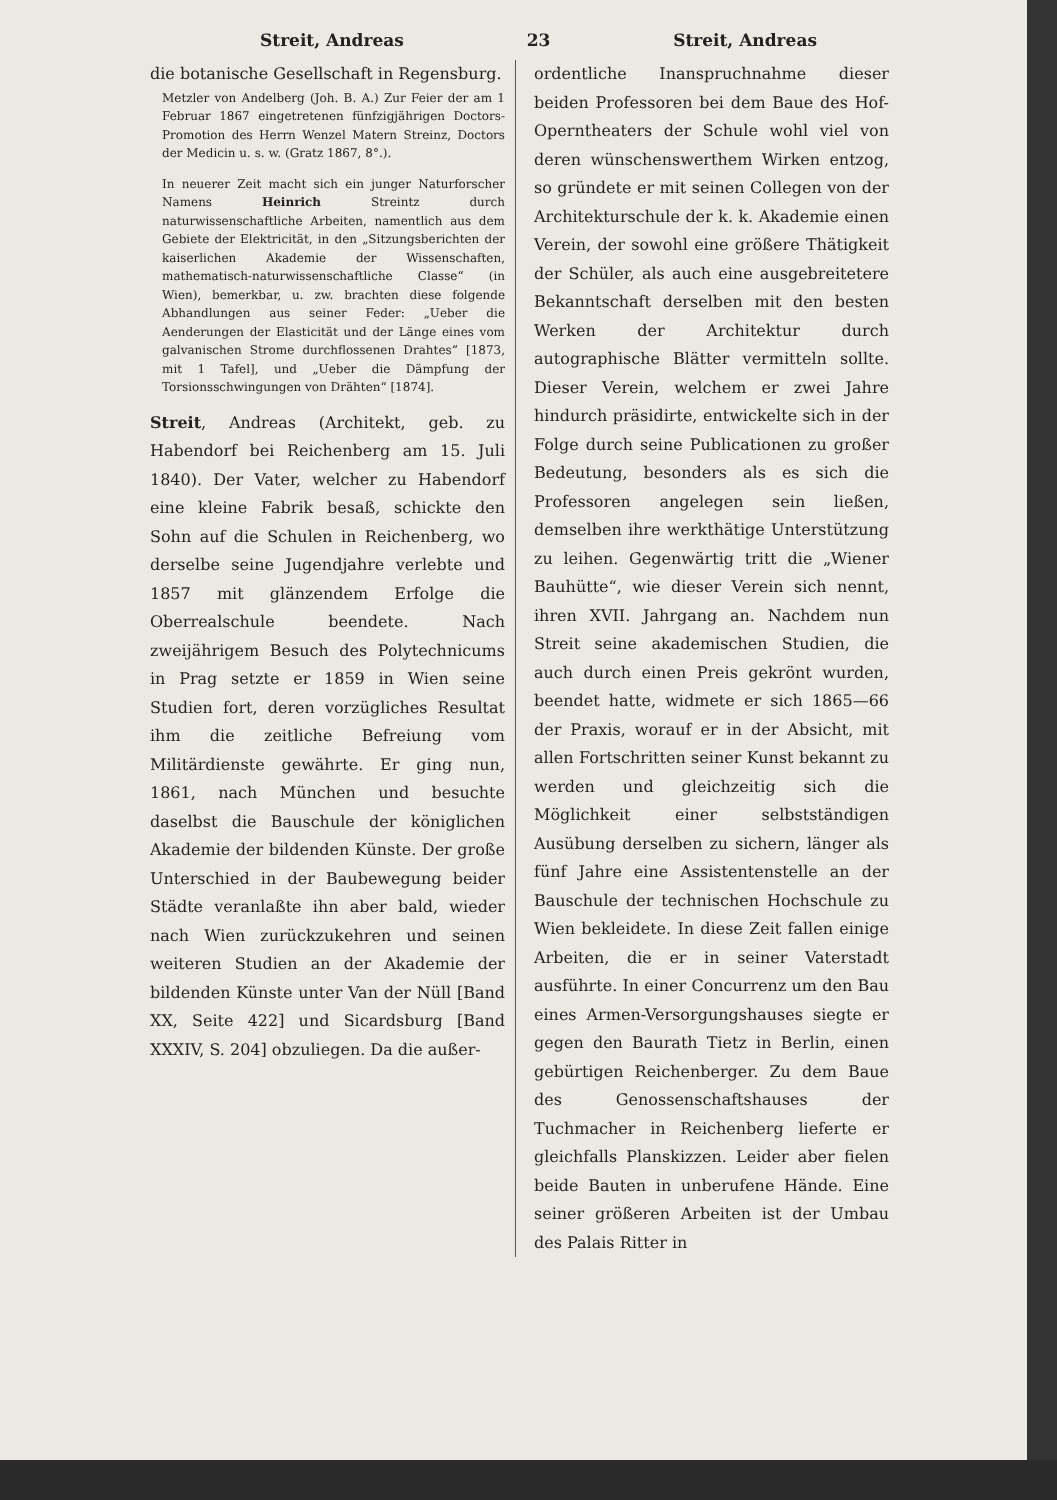Streit, Andreas 23 Streit, Andreas
die botanische Gesellschaft in Regensburg.
Metzler von Andelberg (Joh. B. A.) Zur Feier der am 1 Februar 1867 eingetretenen fünfzigjährigen Doctors-Promotion des Herrn Wenzel Matern Streinz, Doctors der Medicin u. s. w. (Gratz 1867, 8°.).
In neuerer Zeit macht sich ein junger Naturforscher Namens Heinrich Streintz durch naturwissenschaftliche Arbeiten, namentlich aus dem Gebiete der Elektricität, in den „Sitzungsberichten der kaiserlichen Akademie der Wissenschaften, mathematisch-naturwissenschaftliche Classe“ (in Wien), bemerkbar, u. zw. brachten diese folgende Abhandlungen aus seiner Feder: „Ueber die Aenderungen der Elasticität und der Länge eines vom galvanischen Strome durchflossenen Drahtes“ [1873, mit 1 Tafel], und „Ueber die Dämpfung der Torsionsschwingungen von Drähten“ [1874].
Streit, Andreas (Architekt, geb. zu Habendorf bei Reichenberg am 15. Juli 1840). Der Vater, welcher zu Habendorf eine kleine Fabrik besaß, schickte den Sohn auf die Schulen in Reichenberg, wo derselbe seine Jugendjahre verlebte und 1857 mit glänzendem Erfolge die Oberrealschule beendete. Nach zweijährigem Besuch des Polytechnicums in Prag setzte er 1859 in Wien seine Studien fort, deren vorzügliches Resultat ihm die zeitliche Befreiung vom Militärdienste gewährte. Er ging nun, 1861, nach München und besuchte daselbst die Bauschule der königlichen Akademie der bildenden Künste. Der große Unterschied in der Baubewegung beider Städte veranlaßte ihn aber bald, wieder nach Wien zurückzukehren und seinen weiteren Studien an der Akademie der bildenden Künste unter Van der Nüll [Band XX, Seite 422] und Sicardsburg [Band XXXIV, S. 204] obzuliegen. Da die außer-
ordentliche Inanspruchnahme dieser beiden Professoren bei dem Baue des Hof-Operntheaters der Schule wohl viel von deren wünschenswerthem Wirken entzog, so gründete er mit seinen Collegen von der Architekturschule der k. k. Akademie einen Verein, der sowohl eine größere Thätigkeit der Schüler, als auch eine ausgebreitetere Bekanntschaft derselben mit den besten Werken der Architektur durch autographische Blätter vermitteln sollte. Dieser Verein, welchem er zwei Jahre hindurch präsidirte, entwickelte sich in der Folge durch seine Publicationen zu großer Bedeutung, besonders als es sich die Professoren angelegen sein ließen, demselben ihre werkthätige Unterstützung zu leihen. Gegenwärtig tritt die „Wiener Bauhütte“, wie dieser Verein sich nennt, ihren XVII. Jahrgang an. Nachdem nun Streit seine akademischen Studien, die auch durch einen Preis gekrönt wurden, beendet hatte, widmete er sich 1865—66 der Praxis, worauf er in der Absicht, mit allen Fortschritten seiner Kunst bekannt zu werden und gleichzeitig sich die Möglichkeit einer selbstständigen Ausübung derselben zu sichern, länger als fünf Jahre eine Assistentenstelle an der Bauschule der technischen Hochschule zu Wien bekleidete. In diese Zeit fallen einige Arbeiten, die er in seiner Vaterstadt ausführte. In einer Concurrenz um den Bau eines Armen-Versorgungshauses siegte er gegen den Baurath Tietz in Berlin, einen gebürtigen Reichenberger. Zu dem Baue des Genossenschaftshauses der Tuchmacher in Reichenberg lieferte er gleichfalls Planskizzen. Leider aber fielen beide Bauten in unberufene Hände. Eine seiner größeren Arbeiten ist der Umbau des Palais Ritter in